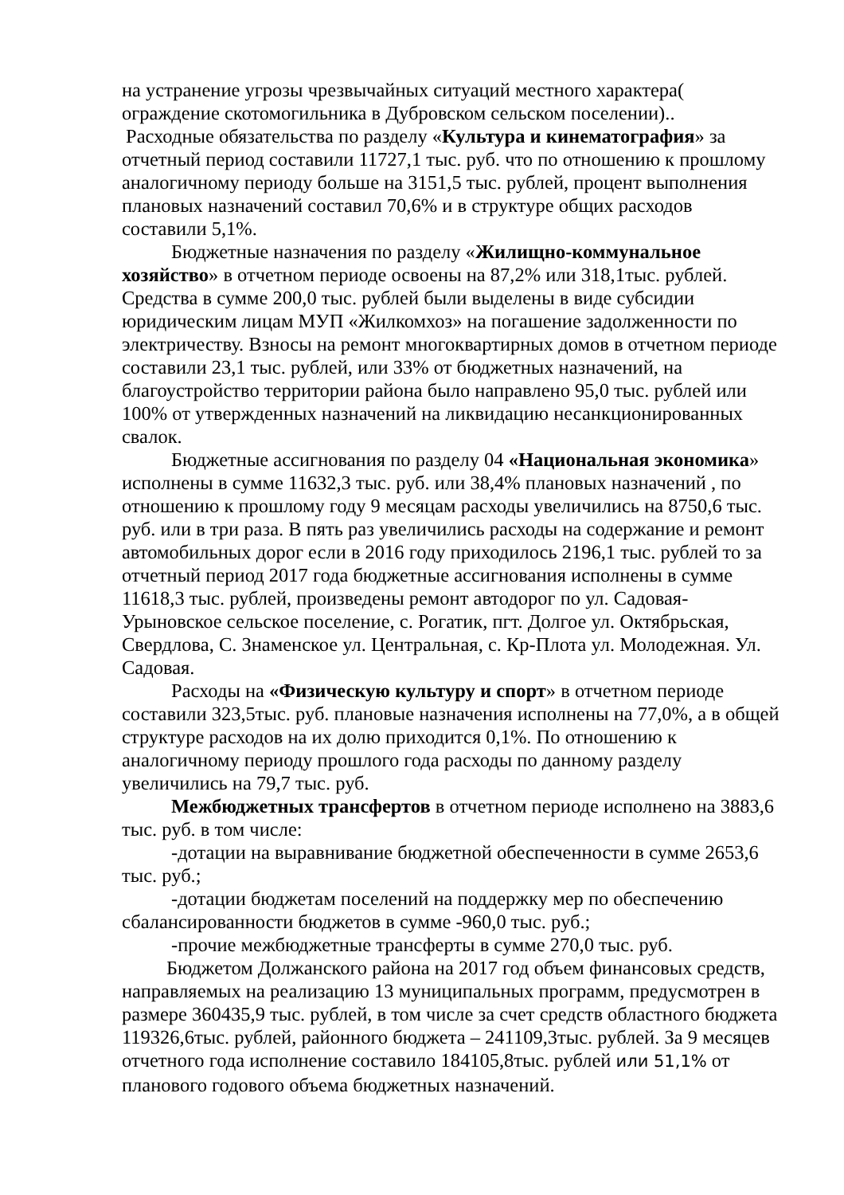на устранение угрозы чрезвычайных ситуаций местного характера( ограждение скотомогильника в Дубровском сельском поселении)..
Расходные обязательства по разделу «Культура и кинематография» за отчетный период составили 11727,1 тыс. руб. что по отношению к прошлому аналогичному периоду больше на 3151,5 тыс. рублей, процент выполнения плановых назначений составил 70,6% и в структуре общих расходов составили 5,1%.
Бюджетные назначения по разделу «Жилищно-коммунальное хозяйство» в отчетном периоде освоены на 87,2% или 318,1тыс. рублей. Средства в сумме 200,0 тыс. рублей были выделены в виде субсидии юридическим лицам МУП «Жилкомхоз» на погашение задолженности по электричеству. Взносы на ремонт многоквартирных домов в отчетном периоде составили 23,1 тыс. рублей, или 33% от бюджетных назначений, на благоустройство территории района было направлено 95,0 тыс. рублей или 100% от утвержденных назначений на ликвидацию несанкционированных свалок.
Бюджетные ассигнования по разделу 04 «Национальная экономика» исполнены в сумме 11632,3 тыс. руб. или 38,4% плановых назначений , по отношению к прошлому году 9 месяцам расходы увеличились на 8750,6 тыс. руб. или в три раза. В пять раз увеличились расходы на содержание и ремонт автомобильных дорог если в 2016 году приходилось 2196,1 тыс. рублей то за отчетный период 2017 года бюджетные ассигнования исполнены в сумме 11618,3 тыс. рублей, произведены ремонт автодорог по ул. Садовая-Урыновское сельское поселение, с. Рогатик, пгт. Долгое ул. Октябрьская, Свердлова, С. Знаменское ул. Центральная, с. Кр-Плота ул. Молодежная. Ул. Садовая.
Расходы на «Физическую культуру и спорт» в отчетном периоде составили 323,5тыс. руб. плановые назначения исполнены на 77,0%, а в общей структуре расходов на их долю приходится 0,1%. По отношению к аналогичному периоду прошлого года расходы по данному разделу увеличились на 79,7 тыс. руб.
Межбюджетных трансфертов в отчетном периоде исполнено на 3883,6 тыс. руб. в том числе:
-дотации на выравнивание бюджетной обеспеченности в сумме 2653,6 тыс. руб.;
-дотации бюджетам поселений на поддержку мер по обеспечению сбалансированности бюджетов в сумме -960,0 тыс. руб.;
-прочие межбюджетные трансферты в сумме 270,0 тыс. руб.
Бюджетом Должанского района на 2017 год объем финансовых средств, направляемых на реализацию 13 муниципальных программ, предусмотрен в размере 360435,9 тыс. рублей, в том числе за счет средств областного бюджета 119326,6тыс. рублей, районного бюджета – 241109,3тыс. рублей. За 9 месяцев отчетного года исполнение составило 184105,8тыс. рублей или 51,1% от планового годового объема бюджетных назначений.